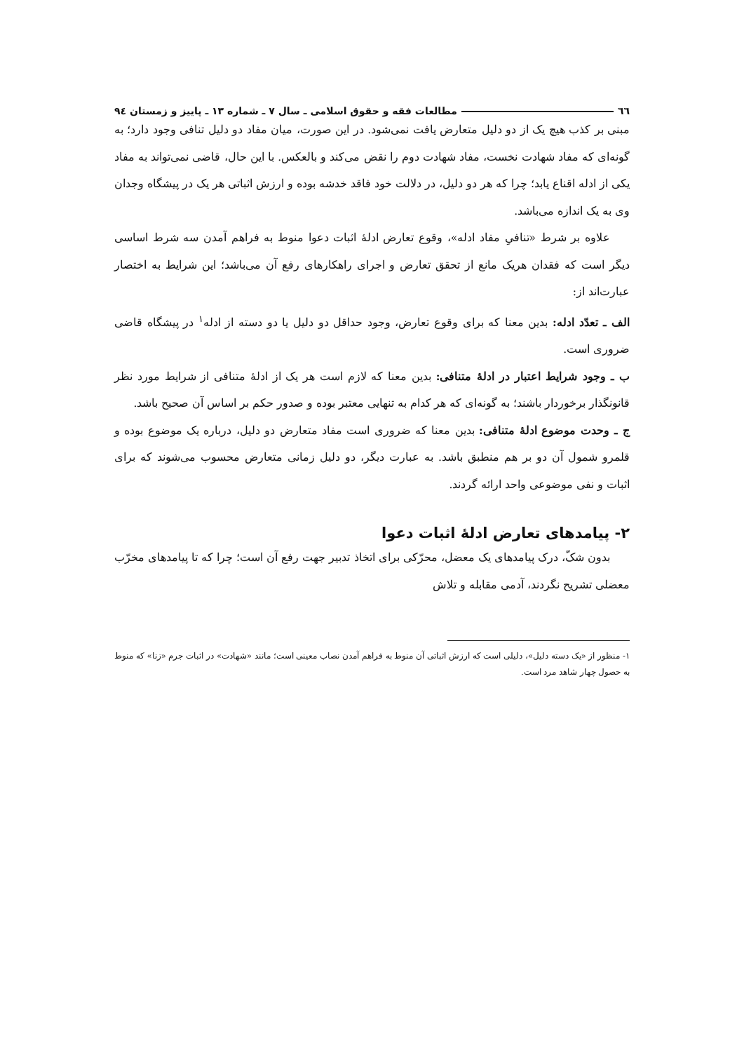٦٦ مطالعات فقه و حقوق اسلامی ـ سال ۷ ـ شماره ۱۳ ـ پاییز و زمستان ۹٤
مبنی بر کذب هیچ یک از دو دلیل متعارض یافت نمی‌شود. در این صورت، میان مفاد دو دلیل تنافی وجود دارد؛ به گونه‌ای که مفاد شهادت نخست، مفاد شهادت دوم را نقض می‌کند و بالعکس. با این حال، قاضی نمی‌تواند به مفاد یکی از ادله اقناع یابد؛ چرا که هر دو دلیل، در دلالت خود فاقد خدشه بوده و ارزش اثباتی هر یک در پیشگاه وجدان وی به یک اندازه می‌باشد.
علاوه بر شرط «تنافیِ مفاد ادله»، وقوع تعارض ادلهٔ اثبات دعوا منوط به فراهم آمدن سه شرط اساسی دیگر است که فقدان هریک مانع از تحقق تعارض و اجرای راهکارهای رفع آن می‌باشد؛ این شرایط به اختصار عبارت‌اند از:
الف ـ تعدّد ادله: بدین معنا که برای وقوع تعارض، وجود حداقل دو دلیل یا دو دسته از ادله<sup>۱</sup> در پیشگاه قاضی ضروری است.
ب ـ وجود شرایط اعتبار در ادلهٔ متنافی: بدین معنا که لازم است هر یک از ادلهٔ متنافی از شرایط مورد نظر قانونگذار برخوردار باشند؛ به گونه‌ای که هر کدام به تنهایی معتبر بوده و صدور حکم بر اساس آن صحیح باشد.
ج ـ وحدت موضوع ادلهٔ متنافی: بدین معنا که ضروری است مفاد متعارض دو دلیل، درباره یک موضوع بوده و قلمرو شمول آن دو بر هم منطبق باشد. به عبارت دیگر، دو دلیل زمانی متعارض محسوب می‌شوند که برای اثبات و نفی موضوعی واحد ارائه گردند.
۲- پیامدهای تعارض ادلهٔ اثبات دعوا
بدون شکّ، درک پیامدهای یک معضل، محرّکی برای اتخاذ تدبیر جهت رفع آن است؛ چرا که تا پیامدهای مخرّب معضلی تشریح نگردند، آدمی مقابله و تلاش
۱- منظور از «یک دسته دلیل»، دلیلی است که ارزش اثباتی آن منوط به فراهم آمدن نصاب معینی است؛ مانند «شهادت» در اثبات جرم «زنا» که منوط به حصول چهار شاهد مرد است.